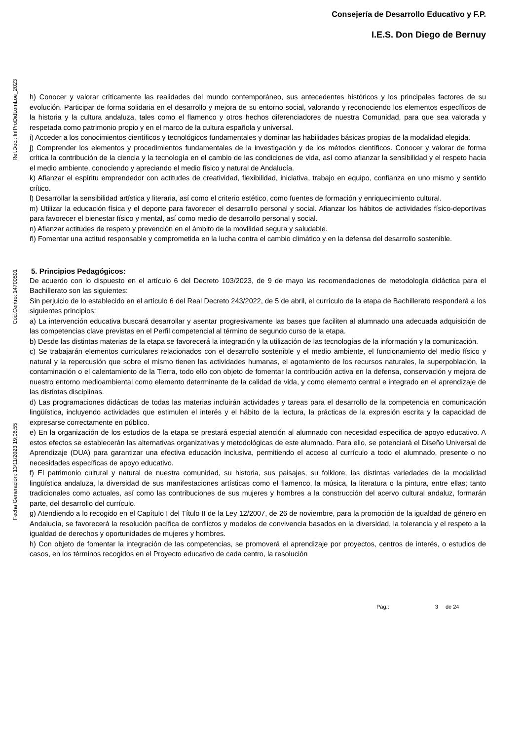Ref.Doc.: InfProDidLomLoe_2023
Cód.Centro: 14700501
Fecha Generación: 13/11/2023 19:06:55
Consejería de Desarrollo Educativo y F.P.
I.E.S. Don Diego de Bernuy
h) Conocer y valorar críticamente las realidades del mundo contemporáneo, sus antecedentes históricos y los principales factores de su evolución. Participar de forma solidaria en el desarrollo y mejora de su entorno social, valorando y reconociendo los elementos específicos de la historia y la cultura andaluza, tales como el flamenco y otros hechos diferenciadores de nuestra Comunidad, para que sea valorada y respetada como patrimonio propio y en el marco de la cultura española y universal.
i) Acceder a los conocimientos científicos y tecnológicos fundamentales y dominar las habilidades básicas propias de la modalidad elegida.
j) Comprender los elementos y procedimientos fundamentales de la investigación y de los métodos científicos. Conocer y valorar de forma crítica la contribución de la ciencia y la tecnología en el cambio de las condiciones de vida, así como afianzar la sensibilidad y el respeto hacia el medio ambiente, conociendo y apreciando el medio físico y natural de Andalucía.
k) Afianzar el espíritu emprendedor con actitudes de creatividad, flexibilidad, iniciativa, trabajo en equipo, confianza en uno mismo y sentido crítico.
l) Desarrollar la sensibilidad artística y literaria, así como el criterio estético, como fuentes de formación y enriquecimiento cultural.
m) Utilizar la educación física y el deporte para favorecer el desarrollo personal y social. Afianzar los hábitos de actividades físico-deportivas para favorecer el bienestar físico y mental, así como medio de desarrollo personal y social.
n) Afianzar actitudes de respeto y prevención en el ámbito de la movilidad segura y saludable.
ñ) Fomentar una actitud responsable y comprometida en la lucha contra el cambio climático y en la defensa del desarrollo sostenible.
5. Principios Pedagógicos:
De acuerdo con lo dispuesto en el artículo 6 del Decreto 103/2023, de 9 de mayo las recomendaciones de metodología didáctica para el Bachillerato son las siguientes:
Sin perjuicio de lo establecido en el artículo 6 del Real Decreto 243/2022, de 5 de abril, el currículo de la etapa de Bachillerato responderá a los siguientes principios:
a) La intervención educativa buscará desarrollar y asentar progresivamente las bases que faciliten al alumnado una adecuada adquisición de las competencias clave previstas en el Perfil competencial al término de segundo curso de la etapa.
b) Desde las distintas materias de la etapa se favorecerá la integración y la utilización de las tecnologías de la información y la comunicación.
c) Se trabajarán elementos curriculares relacionados con el desarrollo sostenible y el medio ambiente, el funcionamiento del medio físico y natural y la repercusión que sobre el mismo tienen las actividades humanas, el agotamiento de los recursos naturales, la superpoblación, la contaminación o el calentamiento de la Tierra, todo ello con objeto de fomentar la contribución activa en la defensa, conservación y mejora de nuestro entorno medioambiental como elemento determinante de la calidad de vida, y como elemento central e integrado en el aprendizaje de las distintas disciplinas.
d) Las programaciones didácticas de todas las materias incluirán actividades y tareas para el desarrollo de la competencia en comunicación lingüística, incluyendo actividades que estimulen el interés y el hábito de la lectura, la prácticas de la expresión escrita y la capacidad de expresarse correctamente en público.
e) En la organización de los estudios de la etapa se prestará especial atención al alumnado con necesidad específica de apoyo educativo. A estos efectos se establecerán las alternativas organizativas y metodológicas de este alumnado. Para ello, se potenciará el Diseño Universal de Aprendizaje (DUA) para garantizar una efectiva educación inclusiva, permitiendo el acceso al currículo a todo el alumnado, presente o no necesidades específicas de apoyo educativo.
f) El patrimonio cultural y natural de nuestra comunidad, su historia, sus paisajes, su folklore, las distintas variedades de la modalidad lingüística andaluza, la diversidad de sus manifestaciones artísticas como el flamenco, la música, la literatura o la pintura, entre ellas; tanto tradicionales como actuales, así como las contribuciones de sus mujeres y hombres a la construcción del acervo cultural andaluz, formarán parte, del desarrollo del currículo.
g) Atendiendo a lo recogido en el Capítulo I del Título II de la Ley 12/2007, de 26 de noviembre, para la promoción de la igualdad de género en Andalucía, se favorecerá la resolución pacífica de conflictos y modelos de convivencia basados en la diversidad, la tolerancia y el respeto a la igualdad de derechos y oportunidades de mujeres y hombres.
h) Con objeto de fomentar la integración de las competencias, se promoverá el aprendizaje por proyectos, centros de interés, o estudios de casos, en los términos recogidos en el Proyecto educativo de cada centro, la resolución
Pág.: 3 de 24